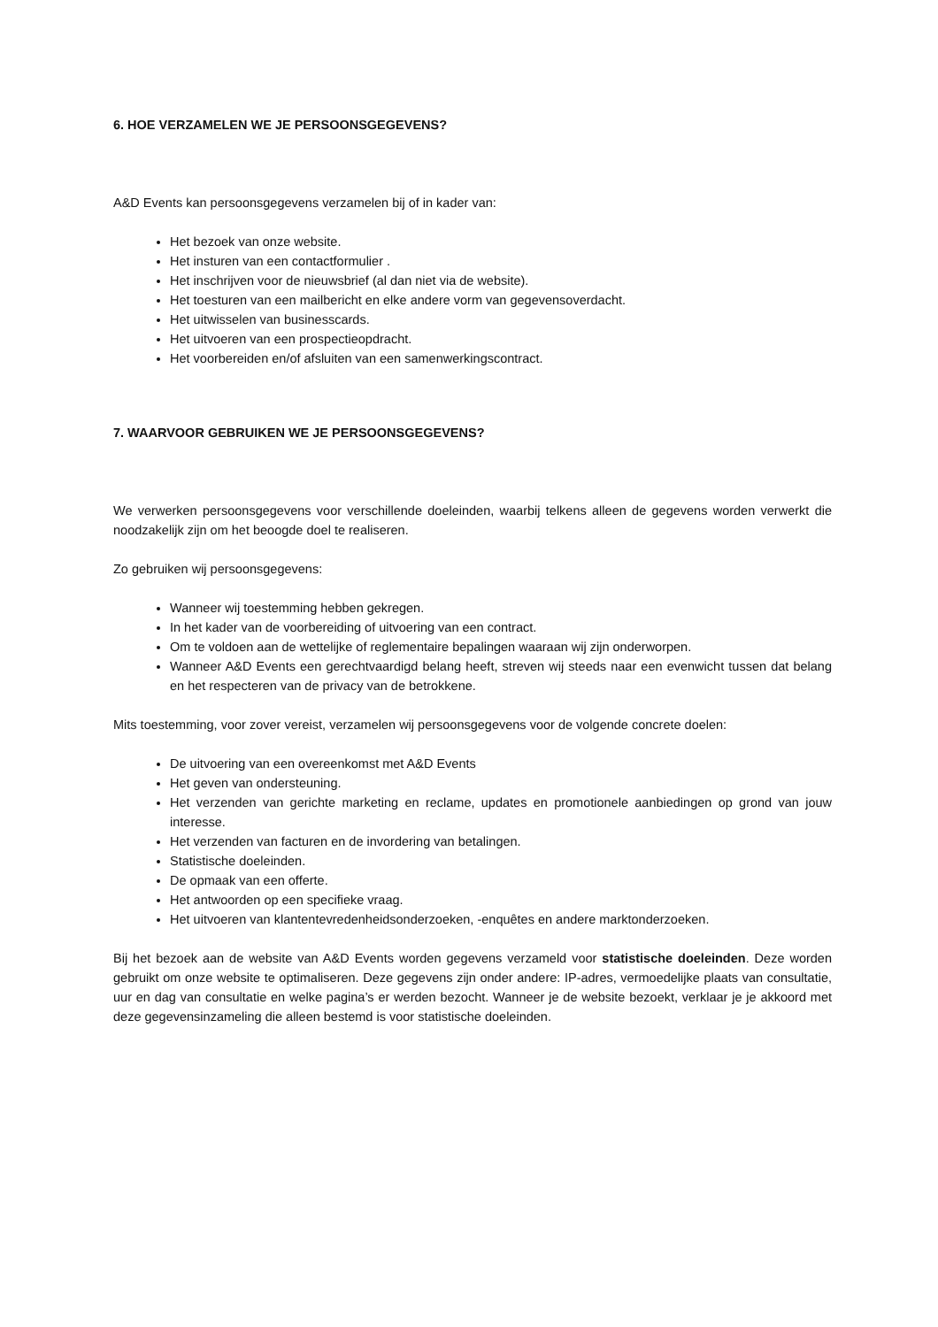6. HOE VERZAMELEN WE JE PERSOONSGEGEVENS?
A&D Events kan persoonsgegevens verzamelen bij of in kader van:
Het bezoek van onze website.
Het insturen van een contactformulier .
Het inschrijven voor de nieuwsbrief (al dan niet via de website).
Het toesturen van een mailbericht en elke andere vorm van gegevensoverdacht.
Het uitwisselen van businesscards.
Het uitvoeren van een prospectieopdracht.
Het voorbereiden en/of afsluiten van een samenwerkingscontract.
7. WAARVOOR GEBRUIKEN WE JE PERSOONSGEGEVENS?
We verwerken persoonsgegevens voor verschillende doeleinden, waarbij telkens alleen de gegevens worden verwerkt die noodzakelijk zijn om het beoogde doel te realiseren.
Zo gebruiken wij persoonsgegevens:
Wanneer wij toestemming hebben gekregen.
In het kader van de voorbereiding of uitvoering van een contract.
Om te voldoen aan de wettelijke of reglementaire bepalingen waaraan wij zijn onderworpen.
Wanneer A&D Events een gerechtvaardigd belang heeft, streven wij steeds naar een evenwicht tussen dat belang en het respecteren van de privacy van de betrokkene.
Mits toestemming, voor zover vereist, verzamelen wij persoonsgegevens voor de volgende concrete doelen:
De uitvoering van een overeenkomst met A&D Events
Het geven van ondersteuning.
Het verzenden van gerichte marketing en reclame, updates en promotionele aanbiedingen op grond van jouw interesse.
Het verzenden van facturen en de invordering van betalingen.
Statistische doeleinden.
De opmaak van een offerte.
Het antwoorden op een specifieke vraag.
Het uitvoeren van klantentevredenheidsonderzoeken, -enquêtes en andere marktonderzoeken.
Bij het bezoek aan de website van A&D Events worden gegevens verzameld voor statistische doeleinden. Deze worden gebruikt om onze website te optimaliseren. Deze gegevens zijn onder andere: IP-adres, vermoedelijke plaats van consultatie, uur en dag van consultatie en welke pagina’s er werden bezocht. Wanneer je de website bezoekt, verklaar je je akkoord met deze gegevensinzameling die alleen bestemd is voor statistische doeleinden.